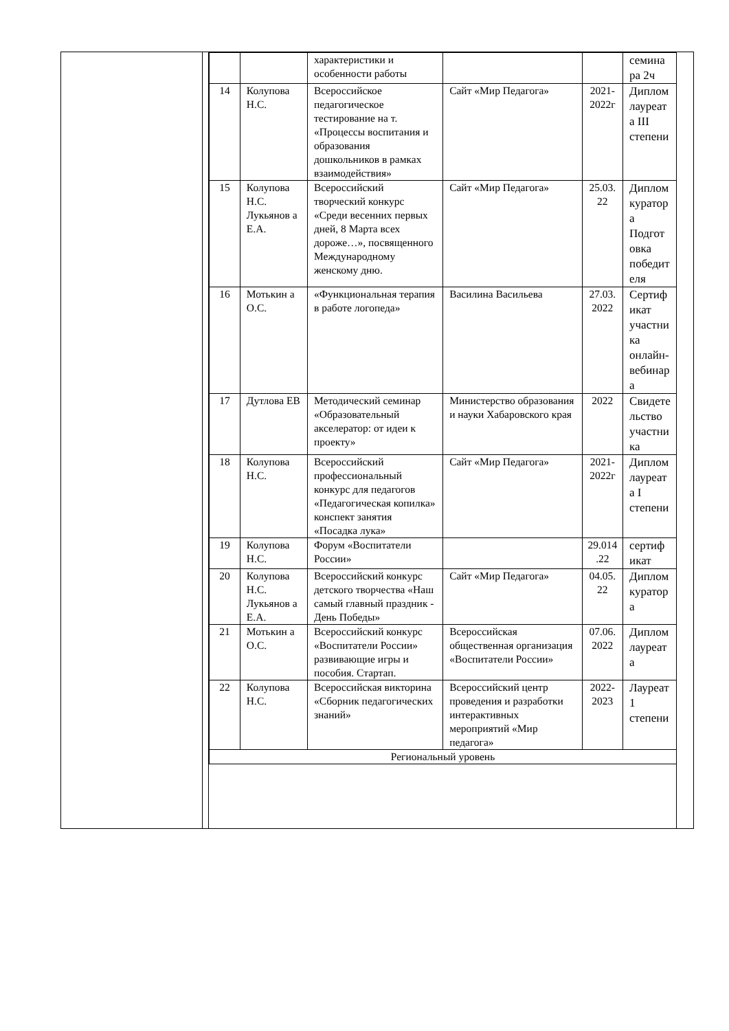| | | характеристики и особенности работы | | | семина ра 2ч |
| 14 | Колупова Н.С. | Всероссийское педагогическое тестирование на т. «Процессы воспитания и образования дошкольников в рамках взаимодействия» | Сайт «Мир Педагога» | 2021-2022г | Диплом лауреат а III степени |
| 15 | Колупова Н.С. Лукьянов а Е.А. | Всероссийский творческий конкурс «Среди весенних первых дней, 8 Марта всех дороже…», посвященного Международному женскому дню. | Сайт «Мир Педагога» | 25.03. 22 | Диплом куратор а Подгот овка победит еля |
| 16 | Мотькин а О.С. | «Функциональная терапия в работе логопеда» | Василина Васильева | 27.03. 2022 | Сертиф икат участни ка онлайн-вебинар а |
| 17 | Дутлова ЕВ | Методический семинар «Образовательный акселератор: от идеи к проекту» | Министерство образования и науки Хабаровского края | 2022 | Свидете льство участни ка |
| 18 | Колупова Н.С. | Всероссийский профессиональный конкурс для педагогов «Педагогическая копилка» конспект занятия «Посадка лука» | Сайт «Мир Педагога» | 2021-2022г | Диплом лауреат а I степени |
| 19 | Колупова Н.С. | Форум «Воспитатели России» | | 29.014 .22 | сертиф икат |
| 20 | Колупова Н.С. Лукьянов а Е.А. | Всероссийский конкурс детского творчества «Наш самый главный праздник - День Победы» | Сайт «Мир Педагога» | 04.05. 22 | Диплом куратор а |
| 21 | Мотькин а О.С. | Всероссийский конкурс «Воспитатели России» развивающие игры и пособия. Стартап. | Всероссийская общественная организация «Воспитатели России» | 07.06. 2022 | Диплом лауреат а |
| 22 | Колупова Н.С. | Всероссийская викторина «Сборник педагогических знаний» | Всероссийский центр проведения и разработки интерактивных мероприятий «Мир педагога» | 2022-2023 | Лауреат 1 степени |
| Региональный уровень | | | | | |